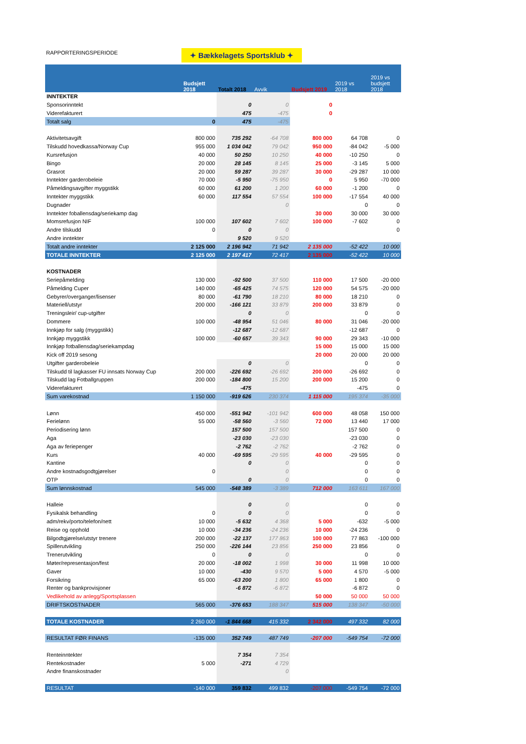RAPPORTERINGSPERIODE ✦ Bækkelagets Sportsklub ✦
| | Budsjett 2018 | Totalt 2018 | Avvik | Budsjett 2019 | 2019 vs 2018 | 2019 vs budsjett 2018 |
| --- | --- | --- | --- | --- | --- | --- |
| INNTEKTER | | | | | | |
| Sponsorinntekt | | 0 | 0 | 0 | | |
| Viderefakturert | | 475 | -475 | 0 | | |
| Totalt salg | 0 | 475 | -475 | | | |
| Aktivitetsavgift | 800 000 | 735 292 | -64 708 | 800 000 | 64 708 | 0 |
| Tilskudd hovedkassa/Norway Cup | 955 000 | 1 034 042 | 79 042 | 950 000 | -84 042 | -5 000 |
| Kursrefusjon | 40 000 | 50 250 | 10 250 | 40 000 | -10 250 | 0 |
| Bingo | 20 000 | 28 145 | 8 145 | 25 000 | -3 145 | 5 000 |
| Grasrot | 20 000 | 59 287 | 39 287 | 30 000 | -29 287 | 10 000 |
| Inntekter garderobeleie | 70 000 | -5 950 | -75 950 | 0 | 5 950 | -70 000 |
| Påmeldingsavgifter myggstikk | 60 000 | 61 200 | 1 200 | 60 000 | -1 200 | 0 |
| Inntekter myggstikk | 60 000 | 117 554 | 57 554 | 100 000 | -17 554 | 40 000 |
| Dugnader | | | 0 | | 0 | 0 |
| Inntekter foballensdag/seriekamp dag | | | | 30 000 | 30 000 | 30 000 |
| Momsrefusjon NIF | 100 000 | 107 602 | 7 602 | 100 000 | -7 602 | 0 |
| Andre tilskudd | 0 | 0 | 0 | | | 0 |
| Andre inntekter | | 9 520 | 9 520 | | | |
| Totalt andre inntekter | 2 125 000 | 2 196 942 | 71 942 | 2 135 000 | -52 422 | 10 000 |
| TOTALE INNTEKTER | 2 125 000 | 2 197 417 | 72 417 | 2 135 000 | -52 422 | 10 000 |
| KOSTNADER | | | | | | |
| Seriepåmelding | 130 000 | -92 500 | 37 500 | 110 000 | 17 500 | -20 000 |
| Påmelding Cuper | 140 000 | -65 425 | 74 575 | 120 000 | 54 575 | -20 000 |
| Gebyrer/overganger/lisenser | 80 000 | -61 790 | 18 210 | 80 000 | 18 210 | 0 |
| Materiell/utstyr | 200 000 | -166 121 | 33 879 | 200 000 | 33 879 | 0 |
| Treningsleir/ cup-utgifter | | 0 | 0 | | 0 | 0 |
| Dommere | 100 000 | -48 954 | 51 046 | 80 000 | 31 046 | -20 000 |
| Innkjøp for salg (myggstikk) | | -12 687 | -12 687 | | -12 687 | 0 |
| Innkjøp myggstikk | 100 000 | -60 657 | 39 343 | 90 000 | 29 343 | -10 000 |
| Innkjøp fotballensdag/seriekampdag | | | | 15 000 | 15 000 | 15 000 |
| Kick off 2019 sesong | | | | 20 000 | 20 000 | 20 000 |
| Utgifter garderobeleie | | 0 | 0 | | 0 | 0 |
| Tilskudd til lagkasser FU innsats Norway Cup | 200 000 | -226 692 | -26 692 | 200 000 | -26 692 | 0 |
| Tilskudd lag Fotballgruppen | 200 000 | -184 800 | 15 200 | 200 000 | 15 200 | 0 |
| Viderefakturert | | -475 | | | -475 | 0 |
| Sum varekostnad | 1 150 000 | -919 626 | 230 374 | 1 115 000 | 195 374 | -35 000 |
| Lønn | 450 000 | -551 942 | -101 942 | 600 000 | 48 058 | 150 000 |
| Ferielønn | 55 000 | -58 560 | -3 560 | 72 000 | 13 440 | 17 000 |
| Periodisering lønn | | 157 500 | 157 500 | | 157 500 | 0 |
| Aga | | -23 030 | -23 030 | | -23 030 | 0 |
| Aga av feriepenger | | -2 762 | -2 762 | | -2 762 | 0 |
| Kurs | 40 000 | -69 595 | -29 595 | 40 000 | -29 595 | 0 |
| Kantine | | 0 | 0 | | 0 | 0 |
| Andre kostnadsgodtgjørelser | 0 | | 0 | | 0 | 0 |
| OTP | | 0 | 0 | | 0 | 0 |
| Sum lønnskostnad | 545 000 | -548 389 | -3 389 | 712 000 | 163 611 | 167 000 |
| Halleie | | 0 | 0 | | 0 | 0 |
| Fysikalsk behandling | 0 | 0 | 0 | | 0 | 0 |
| adm/rekv/porto/telefon/nett | 10 000 | -5 632 | 4 368 | 5 000 | -632 | -5 000 |
| Reise og opphold | 10 000 | -34 236 | -24 236 | 10 000 | -24 236 | 0 |
| Bilgodtgjørelse/utstyr trenere | 200 000 | -22 137 | 177 863 | 100 000 | 77 863 | -100 000 |
| Spillerutvikling | 250 000 | -226 144 | 23 856 | 250 000 | 23 856 | 0 |
| Trenerutvikling | 0 | 0 | 0 | | 0 | 0 |
| Møter/representasjon/fest | 20 000 | -18 002 | 1 998 | 30 000 | 11 998 | 10 000 |
| Gaver | 10 000 | -430 | 9 570 | 5 000 | 4 570 | -5 000 |
| Forsikring | 65 000 | -63 200 | 1 800 | 65 000 | 1 800 | 0 |
| Renter og bankprovisjoner | | -6 872 | -6 872 | | -6 872 | 0 |
| Vedlikehold av anlegg/Sportsplassen | | | | 50 000 | 50 000 | 50 000 |
| DRIFTSKOSTNADER | 565 000 | -376 653 | 188 347 | 515 000 | 138 347 | -50 000 |
| TOTALE KOSTNADER | 2 260 000 | -1 844 668 | 415 332 | 2 342 000 | 497 332 | 82 000 |
| RESULTAT FØR FINANS | -135 000 | 352 749 | 487 749 | -207 000 | -549 754 | -72 000 |
| Renteinntekter | | 7 354 | 7 354 | | | |
| Rentekostnader | 5 000 | -271 | 4 729 | | | |
| Andre finanskostnader | | | 0 | | | |
| RESULTAT | -140 000 | 359 832 | 499 832 | -207 000 | -549 754 | -72 000 |